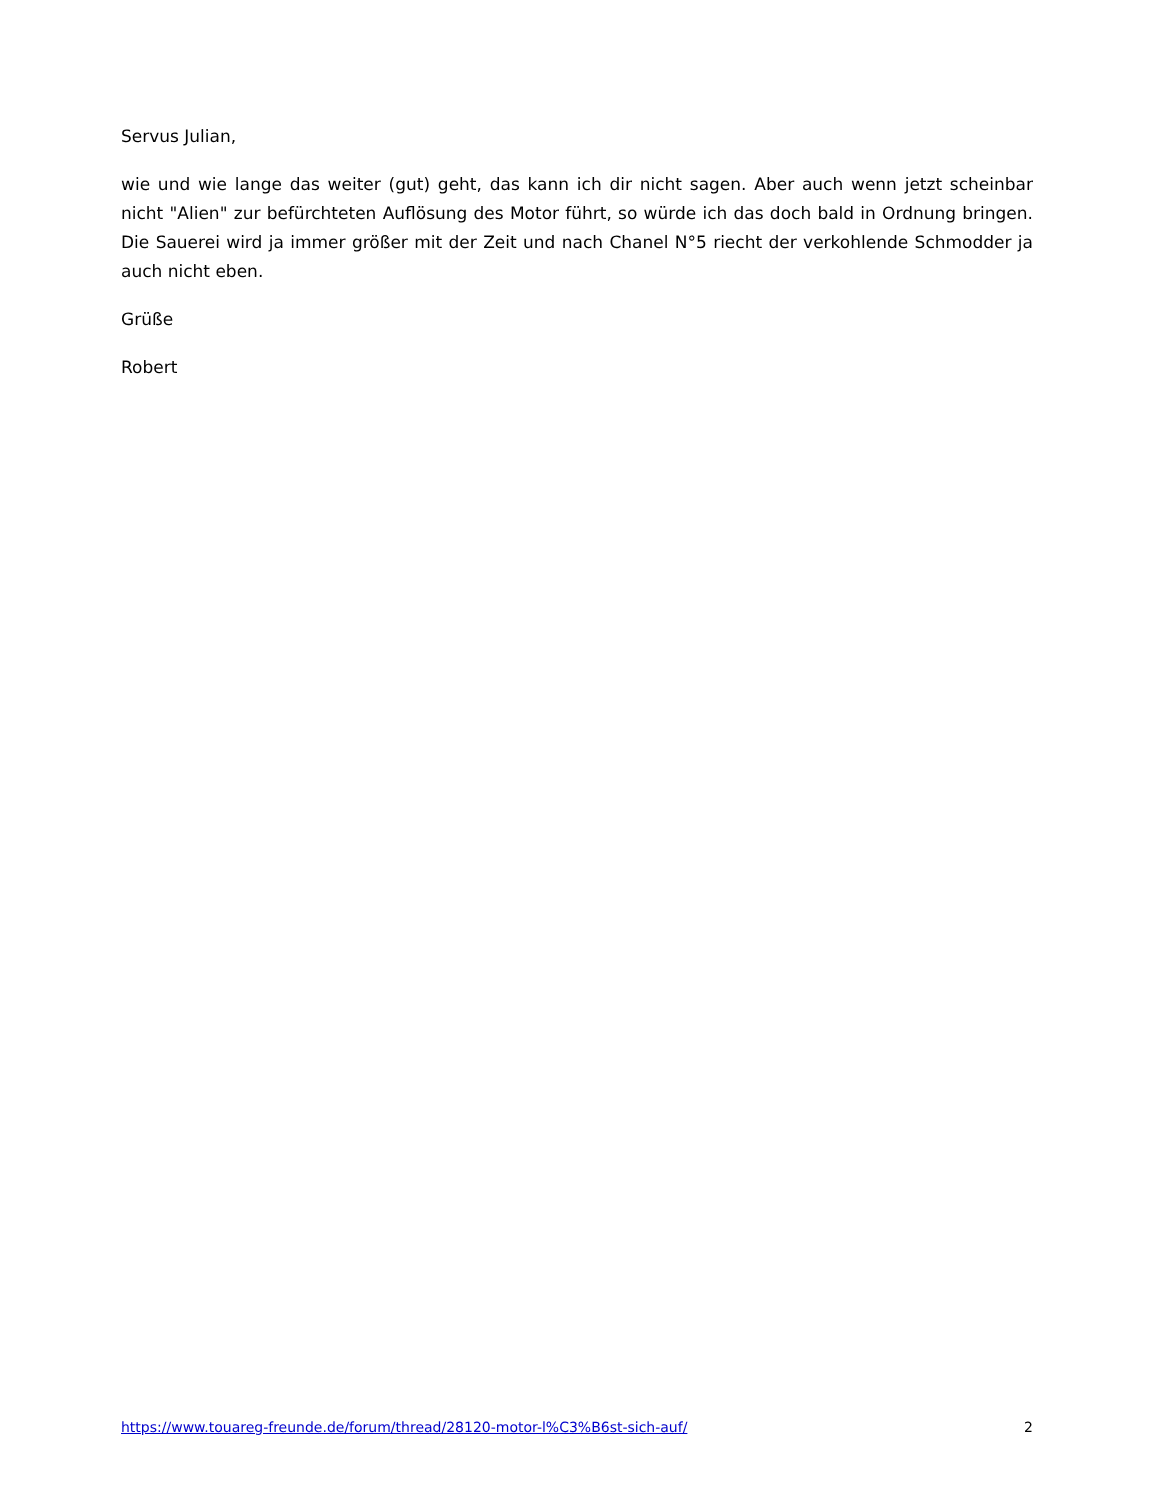Servus Julian,
wie und wie lange das weiter (gut) geht, das kann ich dir nicht sagen. Aber auch wenn jetzt scheinbar nicht "Alien" zur befürchteten Auflösung des Motor führt, so würde ich das doch bald in Ordnung bringen. Die Sauerei wird ja immer größer mit der Zeit und nach Chanel N°5 riecht der verkohlende Schmodder ja auch nicht eben.
Grüße
Robert
https://www.touareg-freunde.de/forum/thread/28120-motor-l%C3%B6st-sich-auf/ 2